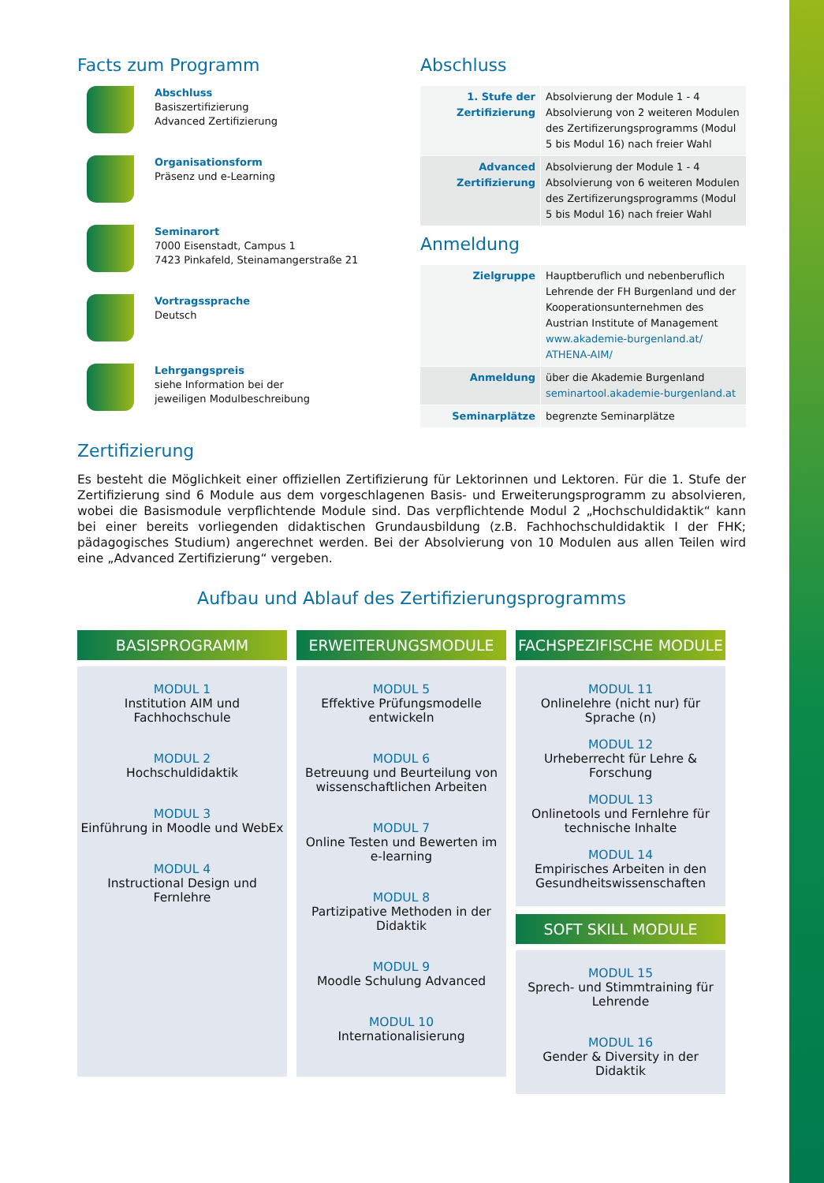Facts zum Programm
Abschluss
Basiszertifizierung
Advanced Zertifizierung
Organisationsform
Präsenz und e-Learning
Seminarort
7000 Eisenstadt, Campus 1
7423 Pinkafeld, Steinamangerstraße 21
Vortragssprache
Deutsch
Lehrgangspreis
siehe Information bei der
jeweiligen Modulbeschreibung
Abschluss
| 1. Stufe der Zertifizierung | Absolvierung der Module 1 - 4 Absolvierung von 2 weiteren Modulen des Zertifizerungsprogramms (Modul 5 bis Modul 16) nach freier Wahl |
| Advanced Zertifizierung | Absolvierung der Module 1 - 4 Absolvierung von 6 weiteren Modulen des Zertifizerungsprogramms (Modul 5 bis Modul 16) nach freier Wahl |
Anmeldung
| Zielgruppe | Hauptberuflich und nebenberuflich Lehrende der FH Burgenland und der Kooperationsunternehmen des Austrian Institute of Management www.akademie-burgenland.at/ ATHENA-AIM/ |
| Anmeldung | über die Akademie Burgenland seminartool.akademie-burgenland.at |
| Seminarplätze | begrenzte Seminarplätze |
Zertifizierung
Es besteht die Möglichkeit einer offiziellen Zertifizierung für Lektorinnen und Lektoren. Für die 1. Stufe der Zertifizierung sind 6 Module aus dem vorgeschlagenen Basis- und Erweiterungsprogramm zu absolvieren, wobei die Basismodule verpflichtende Module sind. Das verpflichtende Modul 2 „Hochschuldidaktik“ kann bei einer bereits vorliegenden didaktischen Grundausbildung (z.B. Fachhochschuldidaktik I der FHK; pädagogisches Studium) angerechnet werden. Bei der Absolvierung von 10 Modulen aus allen Teilen wird eine „Advanced Zertifizierung“ vergeben.
Aufbau und Ablauf des Zertifizierungsprogramms
BASISPROGRAMM
MODUL 1
Institution AIM und Fachhochschule
MODUL 2
Hochschuldidaktik
MODUL 3
Einführung in Moodle und WebEx
MODUL 4
Instructional Design und
Fernlehre
ERWEITERUNGSMODULE
MODUL 5
Effektive Prüfungsmodelle entwickeln
MODUL 6
Betreuung und Beurteilung von wissenschaftlichen Arbeiten
MODUL 7
Online Testen und Bewerten im e-learning
MODUL 8
Partizipative Methoden in der Didaktik
MODUL 9
Moodle Schulung Advanced
MODUL 10
Internationalisierung
FACHSPEZIFISCHE MODULE
MODUL 11
Onlinelehre (nicht nur) für Sprache (n)
MODUL 12
Urheberrecht für Lehre & Forschung
MODUL 13
Onlinetools und Fernlehre für technische Inhalte
MODUL 14
Empirisches Arbeiten in den Gesundheitswissenschaften
SOFT SKILL MODULE
MODUL 15
Sprech- und Stimmtraining für Lehrende
MODUL 16
Gender & Diversity in der Didaktik